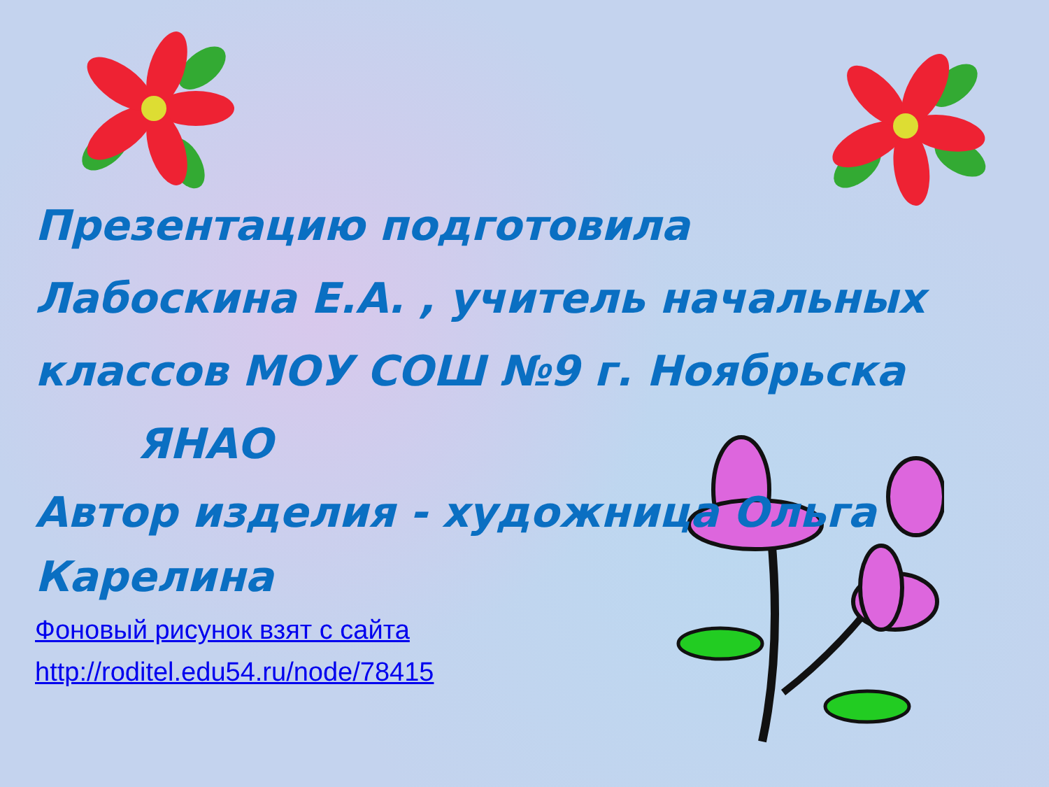Презентацию подготовила Лабоскина Е.А. , учитель начальных классов МОУ СОШ №9 г. Ноябрьска ЯНАО
Автор изделия - художница Ольга Карелина
Фоновый рисунок взят с сайта
http://roditel.edu54.ru/node/78415